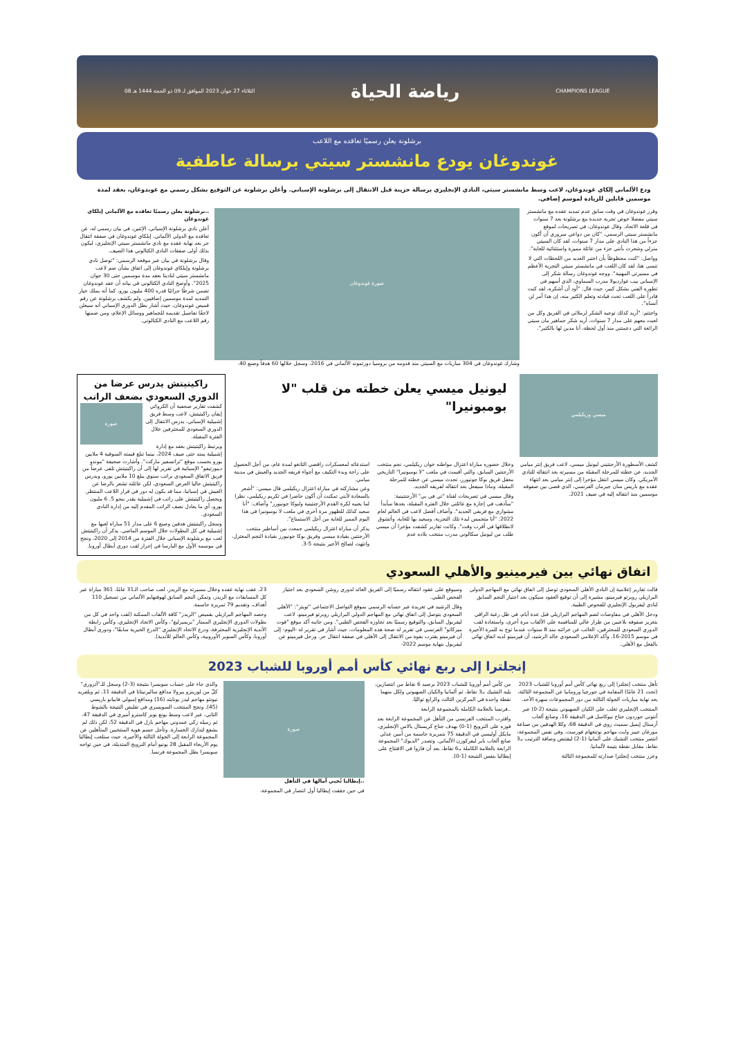CHAMPIONS LEAGUE رياضة الحياة الثلاثاء 27 جوان 2023 الموافق لـ 09 ذو الحجة 1444 هـ 08
برشلونة يعلن رسميًا تعاقده مع اللاعب
غوندوغان يودع مانشستر سيتي برسالة عاطفية
ودع الألماني إلكاي غوندوغان، لاعب وسط مانشستر سيتي، النادي الإنجليزي برسالة حزينة قبل الانتقال إلى برشلونة الإسباني. وأعلن برشلونة عن التوقيع بشكل رسمي مع غوندوغان، بعقد لمدة موسمين قابلين للزيادة لموسم إضافي.
وقرر غوندوغان في وقت سابق عدم تمديد عقده مع مانشستر سيتي مفضلا خوض تجربة جديدة مع برشلونة بعد 7 سنوات في قلعة الاتحاد. وقال غوندوغان، في تصريحات لموقع مانشستر سيتي الرسمي، "كان من دواعي سروري أن أكون جزءاً من هذا النادي على مدار 7 سنوات، لقد كان السيتي منزلي وشعرت بأنني جزء من عائلة مميزة واستثنائية للغاية".
وواصل: "كنت محظوظاً بأن اختبر العديد من اللحظات التي لا تنسى هنا، لقد كان اللعب في مانشستر سيتي التجربة الأعظم في مسيرتي المهنية". ووجه غوندوغان رسالة شكر إلى الإسباني بيب غوارديولا مدرب السماوي، الذي أسهم في تطوره الفني بشكل كبير، حيث قال: "أود أن أشكره، لقد كنت قادراً على اللعب تحت قيادته وتعلم الكثير منه، إن هذا أمر لن أنساه".
واختتم: "أريد كذلك توجيه الشكر لزملائي في الفريق وكل من لعبت معهم على مدار 7 سنوات، أريد شكر جماهير مان سيتي الرائعة التي دعمتني منذ أول لحظة، أنا مدين لها بالكثير".
صورة غوندوغان
وشارك غوندوغان في 304 مباريات مع السيتي منذ قدومه من بروسيا دورتموند الألماني في 2016، وسجل خلالها 60 هدفاً وصنع 40.
..برشلونة يعلن رسميًا تعاقده مع الألماني إيلكاي غوندوغان
أعلن نادي برشلونة الإسباني، الإثنين، في بيان رسمي له، عن تعاقده مع الدولي الألماني، إيلكاي غوندوغان في صفقة انتقال حر بعد نهاية عقده مع نادي مانشستر سيتي الإنجليزي، ليكون بذلك أولى صفقات النادي الكتالوني هذا الصيف.
وقال برشلونة في بيان عبر موقعه الرسمي: "توصل نادي برشلونة وإيلكاي غوندوغان إلى اتفاق بشأن ضم لاعب مانشستر سيتي لنادينا بعقد مدة موسمين حتى 30 جوان 2025". وأوضح النادي الكتالوني في بيانه أن عقد غوندوغان تضمن شرطًا جزائيًا قدره 400 مليون يورو، كما أنه يملك خيار التمديد لمدة موسمين إضافيين. ولم يكشف برشلونة عن رقم قميص غوندوغان، حيث أشار بطل الدوري الإسباني أنه سيعلن لاحقًا تفاصيل تقديمه للجماهير ووسائل الإعلام، ومن ضمنها رقم اللاعب مع النادي الكتالوني.
ميسي وريكيلمي
ليونيل ميسي يعلن خطته من قلب "لا بومبونيرا"
كشف الأسطورة الأرجنتيني ليونيل ميسي، لاعب فريق إنتر ميامي الجديد، عن خطته للمرحلة المقبلة من مسيرته بعد انتقاله للنادي الأمريكي. وكان ميسي انتقل مؤخرا إلى إنتر ميامي بعد انتهاء عقده مع باريس سان جيرمان الفرنسي، الذي قضى بين صفوفه موسمين منذ انتقاله إليه في صيف 2021.
وخلال حضوره مباراة اعتزال مواطنه خوان ريكيلمي، نجم منتخب الأرجنتين السابق، والتي أقيمت في ملعب "لا بومبونيرا" التاريخي معقل فريق بوكا جونيورز، تحدث ميسي عن خطته للمرحلة المقبلة، وماذا سيفعل بعد انتقاله لفريقه الجديد.
وقال ميسي في تصريحات لقناة "تي في بي" الأرجنتينية: "سأذهب في إجازة مع عائلتي خلال الفترة المقبلة، بعدها سأبدأ مشواري مع فريقي الجديد". وأضاف أفضل لاعب في العالم لعام 2022: "أنا متحمس لبدء تلك التجربة، وسعيد بها للغاية، وأتشوق لانطلاقها في أقرب وقت". وكانت تقارير كشفت مؤخرا أن ميسي طلب من ليونيل سكالوني مدرب منتخب بلاده عدم
استدعائه لمعسكرات راقصي التانغو لمدة عام، من أجل الحصول على راحة وبدء التكيف مع أجواء فريقه الجديد والعيش في مدينة ميامي.
وعن مشاركته في مباراة اعتزال ريكيلمي قال ميسي: "أشعر بالسعادة لأنني تمكنت أن أكون حاضرا في تكريم ريكيلمي، نظرا لما يعنيه لكرة القدم الأرجنتينية ولبوكا جونيورز" وأضاف: "أنا سعيد كذلك للظهور مرة أخرى في ملعب لا بومبونيرا في هذا اليوم المميز للغاية من أجل الاستمتاع".
يذكر أن مباراة اعتزال ريكيلمي جمعت بين أساطير منتخب الأرجنتين بقيادة ميسي وفريق بوكا جونيورز بقيادة النجم المعتزل، وانتهت لصالح الأخير بنتيجة 5-3.
راكيتيتش يدرس عرضا من الدوري السعودي بضعف الراتب
صورة
كشفت تقارير صحفية أن الكرواتي إيفان راكيتيتش، لاعب وسط فريق إشبيلية الإسباني، يدرس الانتقال إلى الدوري السعودي للمحترفين خلال الفترة المقبلة.
ويرتبط راكيتيتش بعقد مع إدارة إشبيلية يمتد حتى صيف 2024، بينما تبلغ قيمته السوقية 4 ملايين يورو بحسب موقع "ترانسفير ماركت". وأشارت صحيفة "موندو ديبورتيفو" الإسبانية في تقرير لها إلى أن راكيتيتش تلقى عرضاً من فريق الاتفاق السعودي براتب سنوي يبلغ 10 ملايين يورو. ويدرس راكيتيتش حاليا العرض السعودي، لكن عائلته تشعر بالرضا عن العيش في إسبانيا، مما قد يكون له دور في قرار اللاعب المنتظر. ويحصل راكيتيتش على راتب في إشبيلية يقدر بنحو 5. 6 مليون يورو، أي ما يعادل نصف الراتب المقدم إليه من إدارة النادي السعودي.
وسجل راكيتيتش هدفين وصنع 6 على مدار 51 مباراة لعبها مع إشبيلية في كل البطولات خلال الموسم الماضي. يذكر أن راكيتيتش لعب مع برشلونة الإسباني خلال الفترة من 2014 إلى 2020، ونجح في موسمه الأول مع البارسا في إحراز لقب دوري أبطال أوروبا.
اتفاق نهائي بين فيرمينيو والأهلي السعودي
قالت تقارير إعلامية إن النادي الأهلي السعودي توصل إلى اتفاق نهائي مع المهاجم الدولي البرازيلي روبرتو فيرمينو، مشيرة إلى أن توقيع العقود سيكون بعد اجتياز النجم السابق لنادي ليفربول الإنجليزي للفحوص الطبية.
ودخل الأهلي في مفاوضات لضم المهاجم البرازيلي قبل عدة أيام، في ظل رغبة الراقي بتعزيز صفوفه بلاعبين من طراز عالي للمنافسة على الألقاب مرة أخرى، واستعادة لقب الدوري السعودي للمحترفين، الغائب عن خزائنه منذ 8 سنوات عندما توج به للمرة الأخيرة في موسم 2015-16. وأكد الإعلامي السعودي خالد الرشيد، أن فيرمينو لديه اتفاق نهائي بالفعل مع الأهلي.
وسيوقع على عقود انتقاله رسميًا إلى الفريق العائد لدوري روشن السعودي بعد اجتياز الفحص الطبي.
وقال الرشيد في تغريدة عبر حسابه الرسمي بموقع التواصل الاجتماعي "تويتر": "الأهلي السعودي يتوصل إلى اتفاق نهائي مع المهاجم الدولي البرازيلي روبرتو فيرمينو، لاعب ليفربول السابق، والتوقيع رسميًا بعد تجاوزه الفحص الطبي". ومن جانبه أكد موقع "فوت ميركاتو" الفرنسي في تقرير له صحة هذه المعلومات، حيث أشار في تقرير له -اليوم- إلى أن فيرمينو يقترب بقوة من الانتقال إلى الأهلي في صفقة انتقال حر. ورحل فيرمينو عن ليفربول بنهاية موسم 2022-
23، عقب نهاية عقده وخلال مسيرته مع الريدز، لعب صاحب الـ31 عامًا، 361 مباراة عبر كل المسابقات مع الريدز، وتمكن النجم السابق لهوفنهايم الألماني من تسجيل 110 أهداف، وتقديم 79 تمريرة حاسمة.
وحصد المهاجم البرازيلي بقميص "الريدز" كافة الألقاب الممكنة (لقب واحد في كل من بطولات الدوري الإنجليزي الممتاز "بريميرليغ"، وكأس الاتحاد الإنجليزي، وكأس رابطة الأندية الإنجليزية المحترفة، ودرع الاتحاد الإنجليزي "الدرع الخيرية سابقًا"، ودوري أبطال أوروبا، وكأس السوبر الأوروبية، وكأس العالم للأندية).
إنجلترا إلى ربع نهائي كأس أمم أوروبا للشباب 2023
تأهل منتخب إنجلترا إلى ربع نهائي كأس أمم أوروبا للشباب 2023 (تحت 21 عامًا) المقامة في جورجيا ورومانيا عن المجموعة الثالثة، بعد نهاية مباريات الجولة الثالثة من دور المجموعات سهرة الأحد.
المنتخب الإنجليزي تغلب على الكيان الصهيوني بنتيجة (2-0) عبر أنتوني جوردون جناح نيوكاسل في الدقيقة 16، وصانع ألعاب أرسنال إيميل سميث روي في الدقيقة 68، وكلا الهدفين من صناعة مورغان جيبز وايت مهاجم نوتنغهام فورست. وفي نفس المجموعة، انتصر منتخب التشيك على ألمانيا (1-2) ليقتنص وصافة الترتيب بـ3 نقاط، مقابل نقطة يتيمة لألمانيا.
وعزز منتخب إنجلترا صدارته للمجموعة الثالثة
من كأس أمم أوروبا للشباب 2023 برصيد 6 نقاط من انتصارين، يليه التشيك بـ3 نقاط، ثم ألمانيا والكيان الصهيوني ولكل منهما نقطة واحدة في المركزين الثالث والرابع تواليًا.
..فرنسا بالعلامة الكاملة بالمجموعة الرابعة
واقترب المنتخب الفرنسي من التأهل عن المجموعة الرابعة بعد فوزه على النرويج (1-0) بهدف جناح كريستال بالاس الإنجليزي، مايكل أوليسي في الدقيقة 75 بتمريرة حاسمة من أمين عدلي صانع ألعاب باير ليفركوزن الألماني. وتصدر "الديوك" المجموعة الرابعة بالعلامة الكاملة بـ6 نقاط، بعد أن فازوا في الافتتاح على إيطاليا بنفس النتيجة (1-0).
صورة
..إيطاليا تُحيي آمالها في التأهل
في حين حققت إيطاليا أول انتصار في المجموعة،
والذي جاء على حساب سويسرا بنتيجة (3-2) وسجل للـ"آتزوري" كلّ من لورينزو بيرولا مدافع ساليرنيتانا في الدقيقة 11، ثم ويلفريد نيونتو مهاجم ليدز يونايتد (16) ومدافع إمبولي فابيانو باريسي (45). ونجح المنتخب السويسري في تقليص النتيجة بالشوط الثاني، عبر لاعب وسط يونغ بويز كاسترو أميري في الدقيقة 47، ثم زميله زكي عمدوني مهاجم بازل في الدقيقة 52، لكن ذلك لم يشفع لتدارك الخسارة. وتأجل حسم هوية المنتخبين المتأهلين عن المجموعة الرابعة إلى الجولة الثالثة والأخيرة، حيث ستلعب إيطاليا يوم الأربعاء المقبل 28 يونيو أمام النرويج المتذيلة، في حين تواجه سويسرا بطل المجموعة فرنسا.